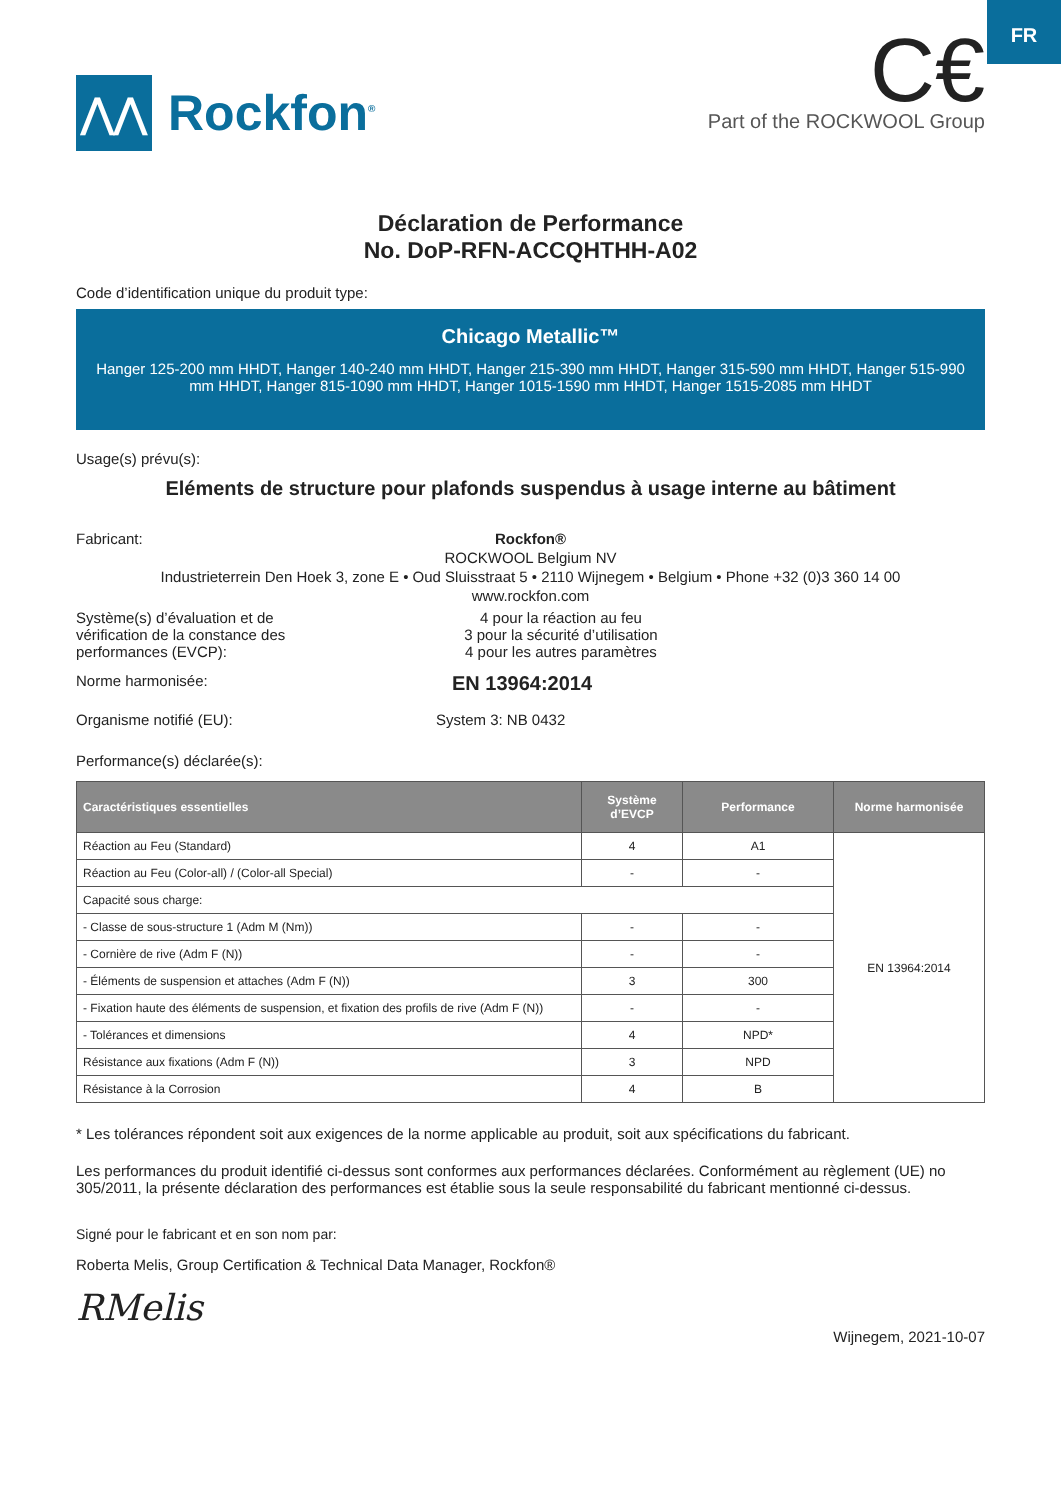FR
⋀⋀
Rockfon<sup>®</sup>
C€
Part of the ROCKWOOL Group
Déclaration de Performance
No. DoP-RFN-ACCQHTHH-A02
Code d’identification unique du produit type:
Chicago Metallic™
Hanger 125-200 mm HHDT, Hanger 140-240 mm HHDT, Hanger 215-390 mm HHDT, Hanger 315-590 mm HHDT, Hanger 515-990 mm HHDT, Hanger 815-1090 mm HHDT, Hanger 1015-1590 mm HHDT, Hanger 1515-2085 mm HHDT
Usage(s) prévu(s):
Eléments de structure pour plafonds suspendus à usage interne au bâtiment
Fabricant:
Rockfon®
ROCKWOOL Belgium NV
Industrieterrein Den Hoek 3, zone E • Oud Sluisstraat 5 • 2110 Wijnegem • Belgium • Phone +32 (0)3 360 14 00
www.rockfon.com
Système(s) d’évaluation et de
vérification de la constance des
performances (EVCP):
4 pour la réaction au feu
3 pour la sécurité d’utilisation
4 pour les autres paramètres
Norme harmonisée:
EN 13964:2014
Organisme notifié (EU): System 3: NB 0432
Performance(s) déclarée(s):
| Caractéristiques essentielles | Système d’EVCP | Performance | Norme harmonisée |
| --- | --- | --- | --- |
| Réaction au Feu (Standard) | 4 | A1 | EN 13964:2014 |
| Réaction au Feu (Color-all) / (Color-all Special) | - | - | |
| Capacité sous charge: | | | |
| - Classe de sous-structure 1 (Adm M (Nm)) | - | - | |
| - Cornière de rive (Adm F (N)) | - | - | |
| - Éléments de suspension et attaches (Adm F (N)) | 3 | 300 | |
| - Fixation haute des éléments de suspension, et fixation des profils de rive (Adm F (N)) | - | - | |
| - Tolérances et dimensions | 4 | NPD* | |
| Résistance aux fixations (Adm F (N)) | 3 | NPD | |
| Résistance à la Corrosion | 4 | B | |
* Les tolérances répondent soit aux exigences de la norme applicable au produit, soit aux spécifications du fabricant.
Les performances du produit identifié ci-dessus sont conformes aux performances déclarées. Conformément au règlement (UE) no 305/2011, la présente déclaration des performances est établie sous la seule responsabilité du fabricant mentionné ci-dessus.
Signé pour le fabricant et en son nom par:
Roberta Melis, Group Certification & Technical Data Manager, Rockfon®
RMelis
Wijnegem, 2021-10-07